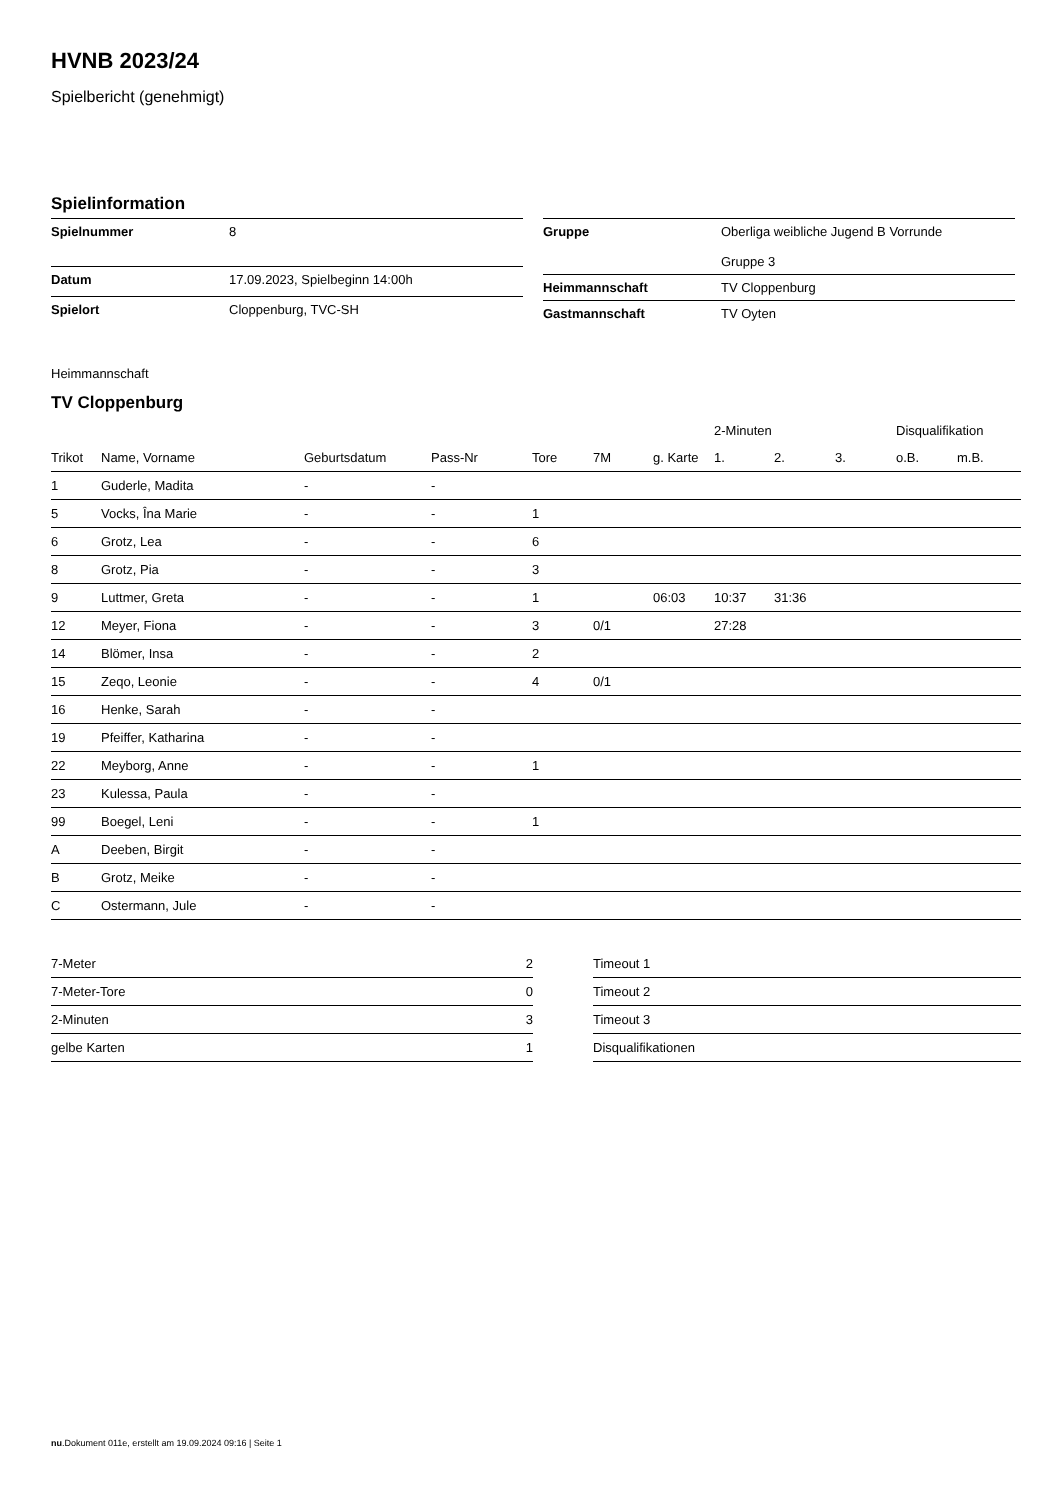HVNB 2023/24
Spielbericht (genehmigt)
Spielinformation
| Spielnummer | 8 |
| Datum | 17.09.2023, Spielbeginn 14:00h |
| Spielort | Cloppenburg, TVC-SH |
| Gruppe | Oberliga weibliche Jugend B Vorrunde Gruppe 3 |
| Heimmannschaft | TV Cloppenburg |
| Gastmannschaft | TV Oyten |
Heimmannschaft
TV Cloppenburg
| | | | | | | | 2-Minuten | | | Disqualifikation | |
| --- | --- | --- | --- | --- | --- | --- | --- | --- | --- | --- | --- |
| Trikot | Name, Vorname | Geburtsdatum | Pass-Nr | Tore | 7M | g. Karte | 1. | 2. | 3. | o.B. | m.B. |
| 1 | Guderle, Madita | - | - | | | | | | | | |
| 5 | Vocks, Îna Marie | - | - | 1 | | | | | | | |
| 6 | Grotz, Lea | - | - | 6 | | | | | | | |
| 8 | Grotz, Pia | - | - | 3 | | | | | | | |
| 9 | Luttmer, Greta | - | - | 1 | | 06:03 | 10:37 | 31:36 | | | |
| 12 | Meyer, Fiona | - | - | 3 | 0/1 | | 27:28 | | | | |
| 14 | Blömer, Insa | - | - | 2 | | | | | | | |
| 15 | Zeqo, Leonie | - | - | 4 | 0/1 | | | | | | |
| 16 | Henke, Sarah | - | - | | | | | | | | |
| 19 | Pfeiffer, Katharina | - | - | | | | | | | | |
| 22 | Meyborg, Anne | - | - | 1 | | | | | | | |
| 23 | Kulessa, Paula | - | - | | | | | | | | |
| 99 | Boegel, Leni | - | - | 1 | | | | | | | |
| A | Deeben, Birgit | - | - | | | | | | | | |
| B | Grotz, Meike | - | - | | | | | | | | |
| C | Ostermann, Jule | - | - | | | | | | | | |
| 7-Meter | 2 |
| 7-Meter-Tore | 0 |
| 2-Minuten | 3 |
| gelbe Karten | 1 |
| Timeout 1 |
| Timeout 2 |
| Timeout 3 |
| Disqualifikationen |
nu.Dokument 011e, erstellt am 19.09.2024 09:16 | Seite 1